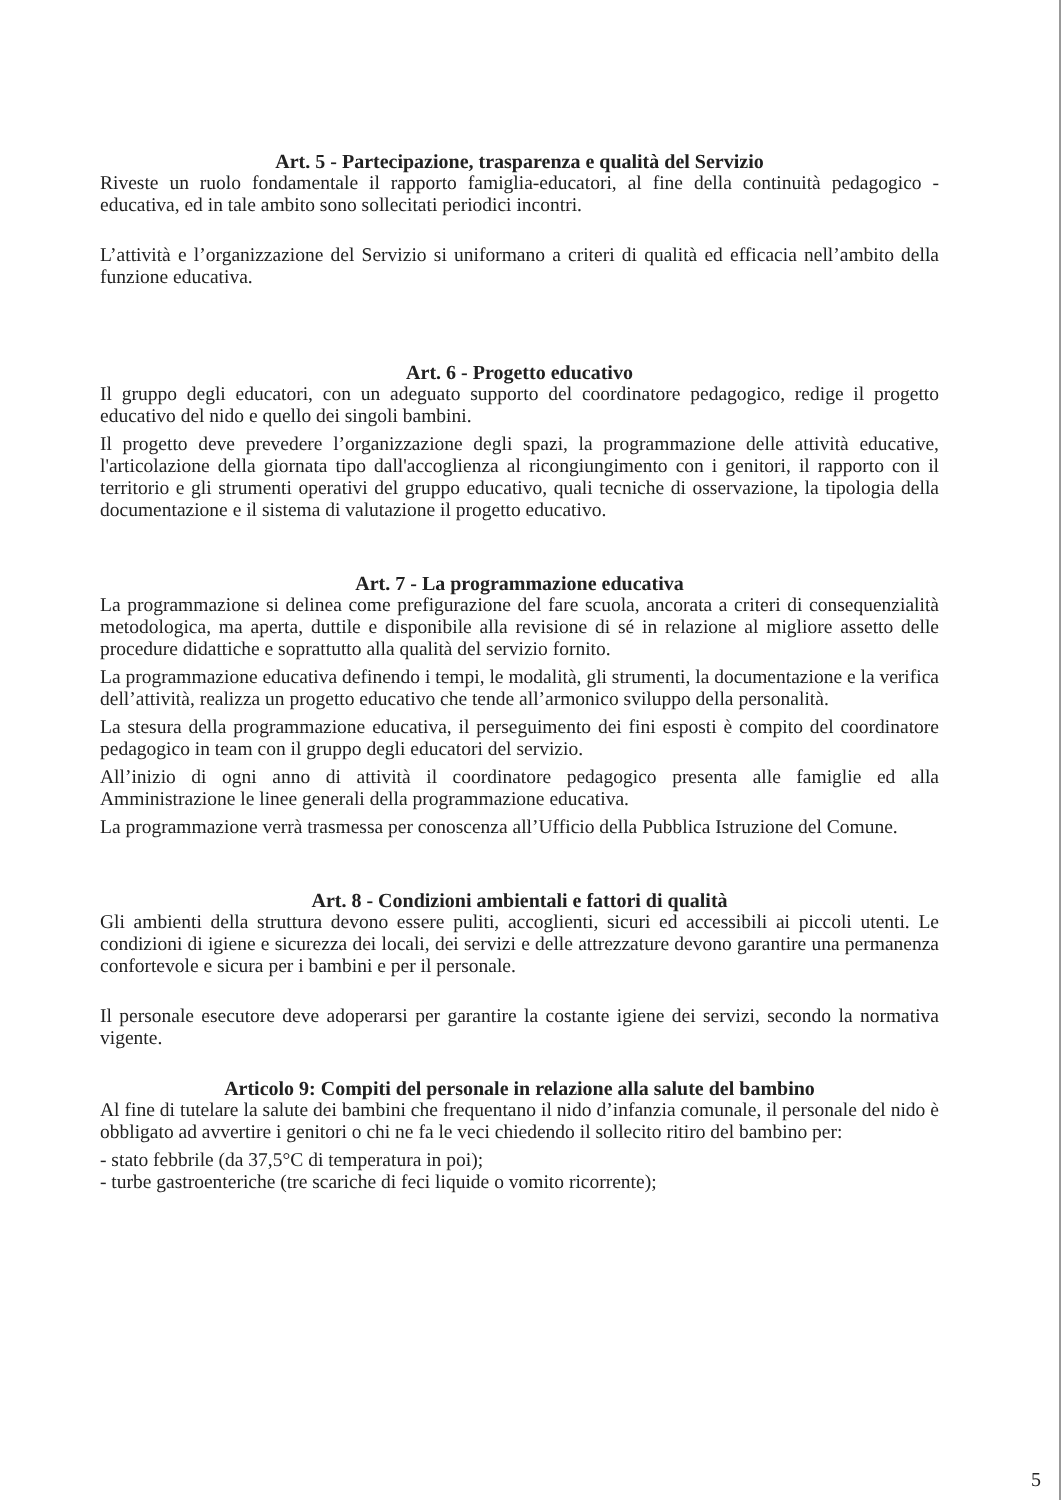Art. 5 - Partecipazione, trasparenza e qualità del Servizio
Riveste un ruolo fondamentale il rapporto famiglia-educatori, al fine della continuità pedagogico - educativa, ed in tale ambito sono sollecitati periodici incontri.
L’attività e l’organizzazione del Servizio si uniformano a criteri di qualità ed efficacia nell’ambito della funzione educativa.
Art. 6 - Progetto educativo
Il gruppo degli educatori, con un adeguato supporto del coordinatore pedagogico, redige il progetto educativo del nido e quello dei singoli bambini.
Il progetto deve prevedere l’organizzazione degli spazi, la programmazione delle attività educative, l'articolazione della giornata tipo dall'accoglienza al ricongiungimento con i genitori, il rapporto con il territorio e gli strumenti operativi del gruppo educativo, quali tecniche di osservazione, la tipologia della documentazione e il sistema di valutazione il progetto educativo.
Art. 7 - La programmazione educativa
La programmazione si delinea come prefigurazione del fare scuola, ancorata a criteri di consequenzialità metodologica, ma aperta, duttile e disponibile alla revisione di sé in relazione al migliore assetto delle procedure didattiche e soprattutto alla qualità del servizio fornito.
La programmazione educativa definendo i tempi, le modalità, gli strumenti, la documentazione e la verifica dell’attività, realizza un progetto educativo che tende all’armonico sviluppo della personalità.
La stesura della programmazione educativa, il perseguimento dei fini esposti è compito del coordinatore pedagogico in team con il gruppo degli educatori del servizio.
All’inizio di ogni anno di attività il coordinatore pedagogico presenta alle famiglie ed alla Amministrazione le linee generali della programmazione educativa.
La programmazione verrà trasmessa per conoscenza all’Ufficio della Pubblica Istruzione del Comune.
Art. 8 - Condizioni ambientali e fattori di qualità
Gli ambienti della struttura devono essere puliti, accoglienti, sicuri ed accessibili ai piccoli utenti. Le condizioni di igiene e sicurezza dei locali, dei servizi e delle attrezzature devono garantire una permanenza confortevole e sicura per i bambini e per il personale.
Il personale esecutore deve adoperarsi per garantire la costante igiene dei servizi, secondo la normativa vigente.
Articolo 9: Compiti del personale in relazione alla salute del bambino
Al fine di tutelare la salute dei bambini che frequentano il nido d’infanzia comunale, il personale del nido è obbligato ad avvertire i genitori o chi ne fa le veci chiedendo il sollecito ritiro del bambino per:
- stato febbrile (da 37,5°C di temperatura in poi);
- turbe gastroenteriche (tre scariche di feci liquide o vomito ricorrente);
5